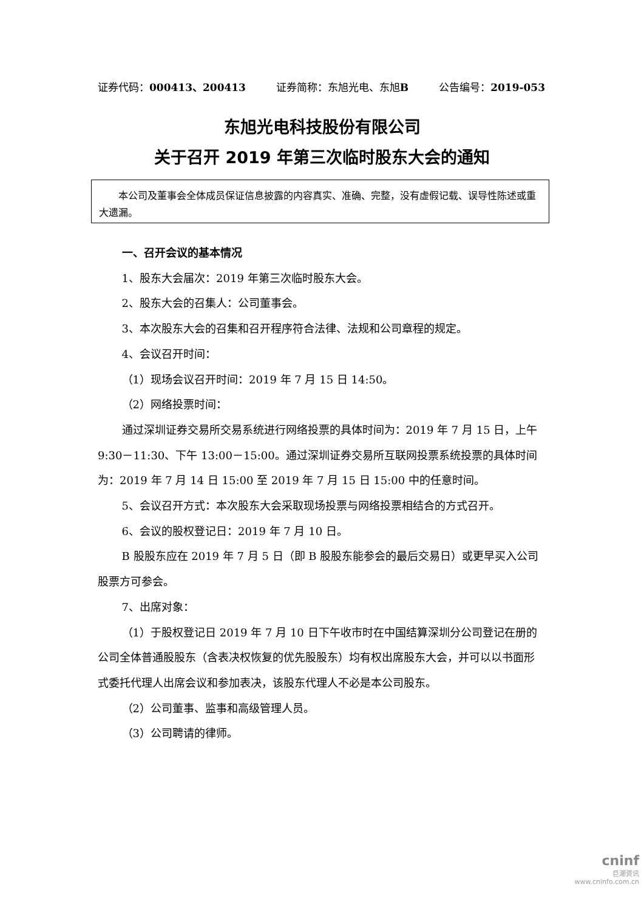证券代码：000413、200413 证券简称：东旭光电、东旭B 公告编号：2019-053
东旭光电科技股份有限公司
关于召开 2019 年第三次临时股东大会的通知
本公司及董事会全体成员保证信息披露的内容真实、准确、完整，没有虚假记载、误导性陈述或重大遗漏。
一、召开会议的基本情况
1、股东大会届次：2019 年第三次临时股东大会。
2、股东大会的召集人：公司董事会。
3、本次股东大会的召集和召开程序符合法律、法规和公司章程的规定。
4、会议召开时间：
（1）现场会议召开时间：2019 年 7 月 15 日 14:50。
（2）网络投票时间：
通过深圳证券交易所交易系统进行网络投票的具体时间为：2019 年 7 月 15 日，上午 9:30－11:30、下午 13:00－15:00。通过深圳证券交易所互联网投票系统投票的具体时间为：2019 年 7 月 14 日 15:00 至 2019 年 7 月 15 日 15:00 中的任意时间。
5、会议召开方式：本次股东大会采取现场投票与网络投票相结合的方式召开。
6、会议的股权登记日：2019 年 7 月 10 日。
B 股股东应在 2019 年 7 月 5 日（即 B 股股东能参会的最后交易日）或更早买入公司股票方可参会。
7、出席对象：
（1）于股权登记日 2019 年 7 月 10 日下午收市时在中国结算深圳分公司登记在册的公司全体普通股股东（含表决权恢复的优先股股东）均有权出席股东大会，并可以以书面形式委托代理人出席会议和参加表决，该股东代理人不必是本公司股东。
（2）公司董事、监事和高级管理人员。
（3）公司聘请的律师。
cninf
巨潮资讯
www.cninfo.com.cn